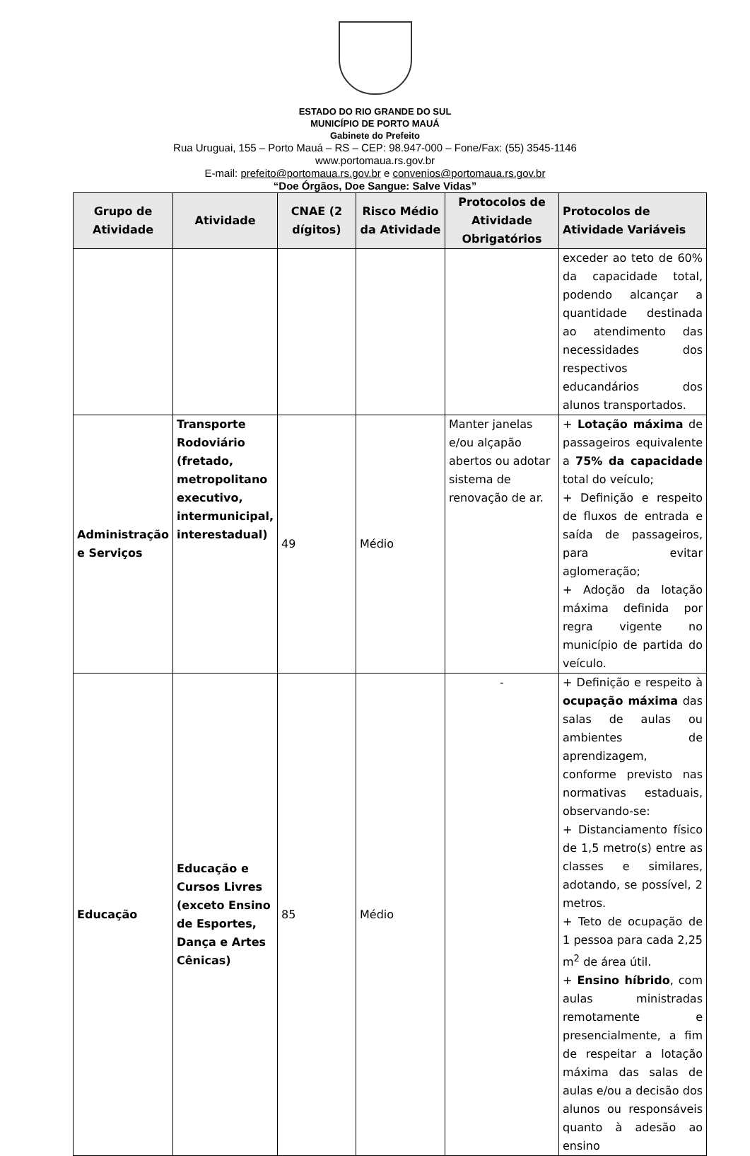ESTADO DO RIO GRANDE DO SUL
MUNICÍPIO DE PORTO MAUÁ
Gabinete do Prefeito
Rua Uruguai, 155 – Porto Mauá – RS – CEP: 98.947-000 – Fone/Fax: (55) 3545-1146
www.portomaua.rs.gov.br
E-mail: prefeito@portomaua.rs.gov.br e convenios@portomaua.rs.gov.br
“Doe Órgãos, Doe Sangue: Salve Vidas”
| Grupo de Atividade | Atividade | CNAE (2 dígitos) | Risco Médio da Atividade | Protocolos de Atividade Obrigatórios | Protocolos de Atividade Variáveis |
| --- | --- | --- | --- | --- | --- |
| | | | | | exceder ao teto de 60% da capacidade total, podendo alcançar a quantidade destinada ao atendimento das necessidades dos respectivos educandários dos alunos transportados. |
| Administração e Serviços | Transporte Rodoviário (fretado, metropolitano executivo, intermunicipal, interestadual) | 49 | Médio | Manter janelas e/ou alçapão abertos ou adotar sistema de renovação de ar. | + Lotação máxima de passageiros equivalente a 75% da capacidade total do veículo; + Definição e respeito de fluxos de entrada e saída de passageiros, para evitar aglomeração; + Adoção da lotação máxima definida por regra vigente no município de partida do veículo. |
| Educação | Educação e Cursos Livres (exceto Ensino de Esportes, Dança e Artes Cênicas) | 85 | Médio | - | + Definição e respeito à ocupação máxima das salas de aulas ou ambientes de aprendizagem, conforme previsto nas normativas estaduais, observando-se: + Distanciamento físico de 1,5 metro(s) entre as classes e similares, adotando, se possível, 2 metros. + Teto de ocupação de 1 pessoa para cada 2,25 m<sup>2</sup> de área útil. + Ensino híbrido , com aulas ministradas remotamente e presencialmente, a fim de respeitar a lotação máxima das salas de aulas e/ou a decisão dos alunos ou responsáveis quanto à adesão ao ensino |